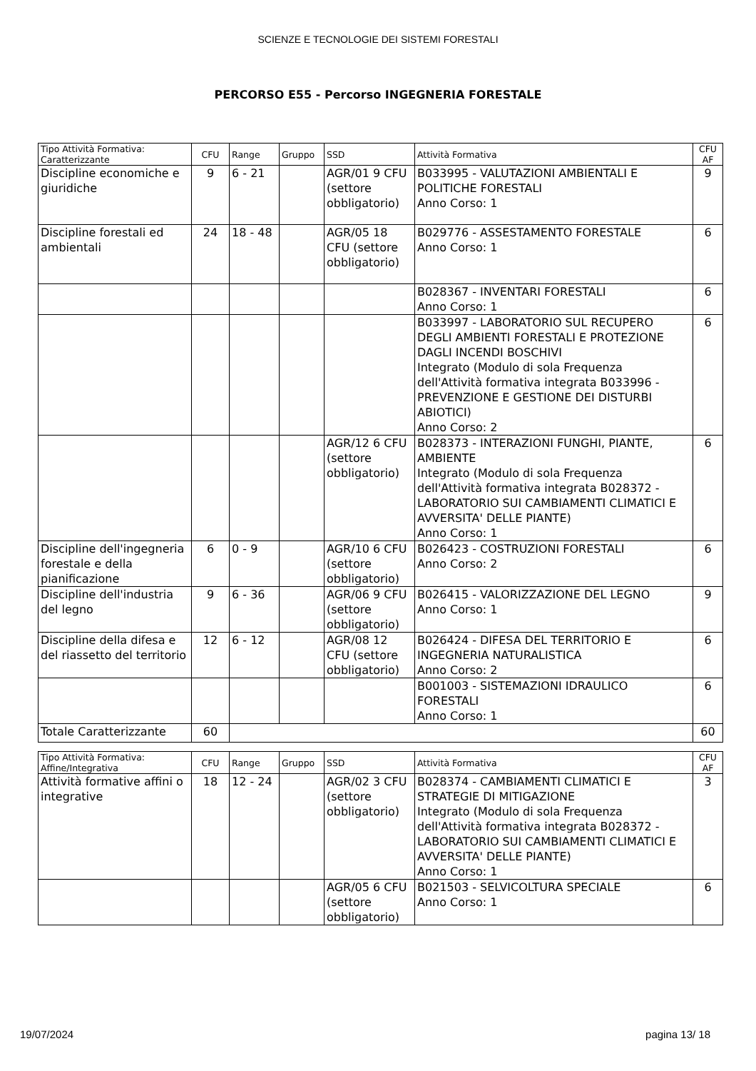SCIENZE E TECNOLOGIE DEI SISTEMI FORESTALI
PERCORSO E55 - Percorso INGEGNERIA FORESTALE
| Tipo Attività Formativa: Caratterizzante | CFU | Range | Gruppo | SSD | Attività Formativa | CFU AF |
| --- | --- | --- | --- | --- | --- | --- |
| Discipline economiche e giuridiche | 9 | 6 - 21 | | AGR/01 9 CFU (settore obbligatorio) | B033995 - VALUTAZIONI AMBIENTALI E POLITICHE FORESTALI Anno Corso: 1 | 9 |
| Discipline forestali ed ambientali | 24 | 18 - 48 | | AGR/05 18 CFU (settore obbligatorio) | B029776 - ASSESTAMENTO FORESTALE Anno Corso: 1 | 6 |
| | | | | | B028367 - INVENTARI FORESTALI Anno Corso: 1 | 6 |
| | | | | | B033997 - LABORATORIO SUL RECUPERO DEGLI AMBIENTI FORESTALI E PROTEZIONE DAGLI INCENDI BOSCHIVI Integrato (Modulo di sola Frequenza dell'Attività formativa integrata B033996 - PREVENZIONE E GESTIONE DEI DISTURBI ABIOTICI) Anno Corso: 2 | 6 |
| | | | | AGR/12 6 CFU (settore obbligatorio) | B028373 - INTERAZIONI FUNGHI, PIANTE, AMBIENTE Integrato (Modulo di sola Frequenza dell'Attività formativa integrata B028372 - LABORATORIO SUI CAMBIAMENTI CLIMATICI E AVVERSITA' DELLE PIANTE) Anno Corso: 1 | 6 |
| Discipline dell'ingegneria forestale e della pianificazione | 6 | 0 - 9 | | AGR/10 6 CFU (settore obbligatorio) | B026423 - COSTRUZIONI FORESTALI Anno Corso: 2 | 6 |
| Discipline dell'industria del legno | 9 | 6 - 36 | | AGR/06 9 CFU (settore obbligatorio) | B026415 - VALORIZZAZIONE DEL LEGNO Anno Corso: 1 | 9 |
| Discipline della difesa e del riassetto del territorio | 12 | 6 - 12 | | AGR/08 12 CFU (settore obbligatorio) | B026424 - DIFESA DEL TERRITORIO E INGEGNERIA NATURALISTICA Anno Corso: 2 | 6 |
| | | | | | B001003 - SISTEMAZIONI IDRAULICO FORESTALI Anno Corso: 1 | 6 |
| Totale Caratterizzante | 60 | | | | | 60 |
| Tipo Attività Formativa: Affine/Integrativa | CFU | Range | Gruppo | SSD | Attività Formativa | CFU AF |
| --- | --- | --- | --- | --- | --- | --- |
| Attività formative affini o integrative | 18 | 12 - 24 | | AGR/02 3 CFU (settore obbligatorio) | B028374 - CAMBIAMENTI CLIMATICI E STRATEGIE DI MITIGAZIONE Integrato (Modulo di sola Frequenza dell'Attività formativa integrata B028372 - LABORATORIO SUI CAMBIAMENTI CLIMATICI E AVVERSITA' DELLE PIANTE) Anno Corso: 1 | 3 |
| | | | | AGR/05 6 CFU (settore obbligatorio) | B021503 - SELVICOLTURA SPECIALE Anno Corso: 1 | 6 |
19/07/2024 pagina 13/ 18